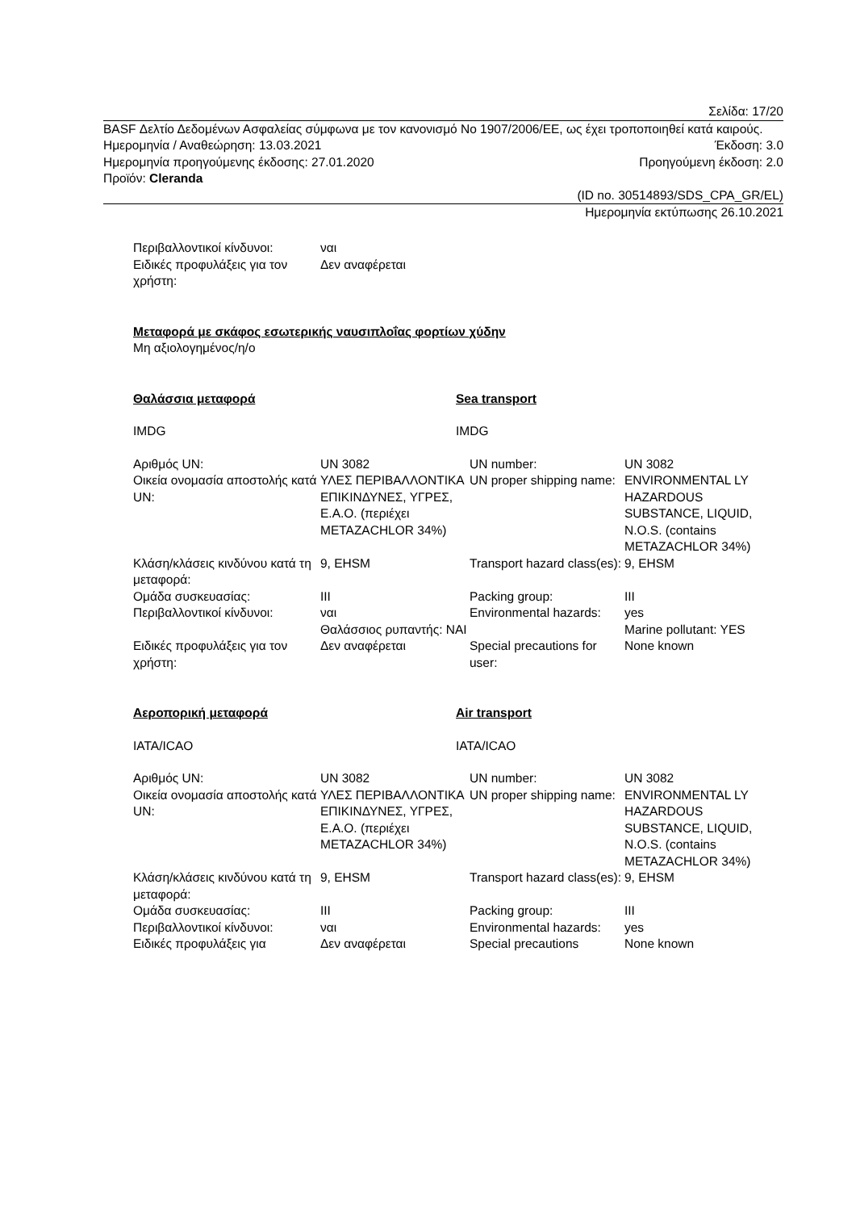Σελίδα: 17/20
BASF Δελτίο Δεδομένων Ασφαλείας σύμφωνα με τον κανονισμό Νο 1907/2006/ΕΕ, ως έχει τροποποιηθεί κατά καιρούς.
Ημερομηνία / Αναθεώρηση: 13.03.2021 Έκδοση: 3.0
Ημερομηνία προηγούμενης έκδοσης: 27.01.2020 Προηγούμενη έκδοση: 2.0
Προϊόν: Cleranda
(ID no. 30514893/SDS_CPA_GR/EL)
Ημερομηνία εκτύπωσης 26.10.2021
| Περιβαλλοντικοί κίνδυνοι: | ναι |
| Ειδικές προφυλάξεις για τον χρήστη: | Δεν αναφέρεται |
Μεταφορά με σκάφος εσωτερικής ναυσιπλοΐας φορτίων χύδην
Μη αξιολογημένος/η/ο
Θαλάσσια μεταφορά Sea transport
IMDG IMDG
| Αριθμός UN: | UN 3082 | UN number: | UN 3082 |
| Οικεία ονομασία αποστολής κατά UN: | ΥΛΕΣ ΠΕΡΙΒΑΛΛΟΝΤΙΚΑ ΕΠΙΚΙΝΔΥΝΕΣ, ΥΓΡΕΣ, Ε.Α.Ο. (περιέχει METAZACHLOR 34%) | UN proper shipping name: | ENVIRONMENTAL LY HAZARDOUS SUBSTANCE, LIQUID, N.O.S. (contains METAZACHLOR 34%) |
| Κλάση/κλάσεις κινδύνου κατά τη μεταφορά: | 9, EHSM | Transport hazard class(es): | 9, EHSM |
| Ομάδα συσκευασίας: | III | Packing group: | III |
| Περιβαλλοντικοί κίνδυνοι: | ναι Θαλάσσιος ρυπαντής: ΝΑΙ | Environmental hazards: | yes Marine pollutant: YES |
| Ειδικές προφυλάξεις για τον χρήστη: | Δεν αναφέρεται | Special precautions for user: | None known |
Αεροπορική μεταφορά Air transport
IATA/ICAO IATA/ICAO
| Αριθμός UN: | UN 3082 | UN number: | UN 3082 |
| Οικεία ονομασία αποστολής κατά UN: | ΥΛΕΣ ΠΕΡΙΒΑΛΛΟΝΤΙΚΑ ΕΠΙΚΙΝΔΥΝΕΣ, ΥΓΡΕΣ, Ε.Α.Ο. (περιέχει METAZACHLOR 34%) | UN proper shipping name: | ENVIRONMENTAL LY HAZARDOUS SUBSTANCE, LIQUID, N.O.S. (contains METAZACHLOR 34%) |
| Κλάση/κλάσεις κινδύνου κατά τη μεταφορά: | 9, EHSM | Transport hazard class(es): | 9, EHSM |
| Ομάδα συσκευασίας: | III | Packing group: | III |
| Περιβαλλοντικοί κίνδυνοι: | ναι | Environmental hazards: | yes |
| Ειδικές προφυλάξεις για | Δεν αναφέρεται | Special precautions | None known |